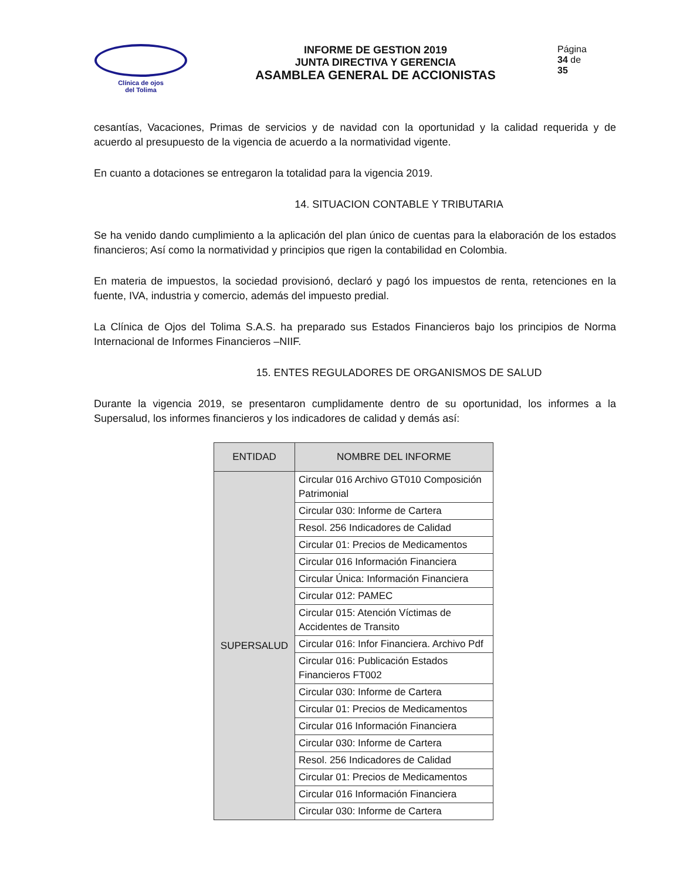Clínica de ojos
del Tolima
INFORME DE GESTION 2019
JUNTA DIRECTIVA Y GERENCIA
ASAMBLEA GENERAL DE ACCIONISTAS
Página 34 de 35
cesantías, Vacaciones, Primas de servicios y de navidad con la oportunidad y la calidad requerida y de acuerdo al presupuesto de la vigencia de acuerdo a la normatividad vigente.
En cuanto a dotaciones se entregaron la totalidad para la vigencia 2019.
14. SITUACION CONTABLE Y TRIBUTARIA
Se ha venido dando cumplimiento a la aplicación del plan único de cuentas para la elaboración de los estados financieros; Así como la normatividad y principios que rigen la contabilidad en Colombia.
En materia de impuestos, la sociedad provisionó, declaró y pagó los impuestos de renta, retenciones en la fuente, IVA, industria y comercio, además del impuesto predial.
La Clínica de Ojos del Tolima S.A.S. ha preparado sus Estados Financieros bajo los principios de Norma Internacional de Informes Financieros –NIIF.
15. ENTES REGULADORES DE ORGANISMOS DE SALUD
Durante la vigencia 2019, se presentaron cumplidamente dentro de su oportunidad, los informes a la Supersalud, los informes financieros y los indicadores de calidad y demás así:
| ENTIDAD | NOMBRE DEL INFORME |
| --- | --- |
| SUPERSALUD | Circular 016 Archivo GT010 Composición Patrimonial |
| | Circular 030: Informe de Cartera |
| | Resol. 256 Indicadores de Calidad |
| | Circular 01: Precios de Medicamentos |
| | Circular 016 Información Financiera |
| | Circular Única: Información Financiera |
| | Circular 012: PAMEC |
| | Circular 015: Atención Víctimas de Accidentes de Transito |
| | Circular 016: Infor Financiera. Archivo Pdf |
| | Circular 016: Publicación Estados Financieros FT002 |
| | Circular 030: Informe de Cartera |
| | Circular 01: Precios de Medicamentos |
| | Circular 016 Información Financiera |
| | Circular 030: Informe de Cartera |
| | Resol. 256 Indicadores de Calidad |
| | Circular 01: Precios de Medicamentos |
| | Circular 016 Información Financiera |
| | Circular 030: Informe de Cartera |